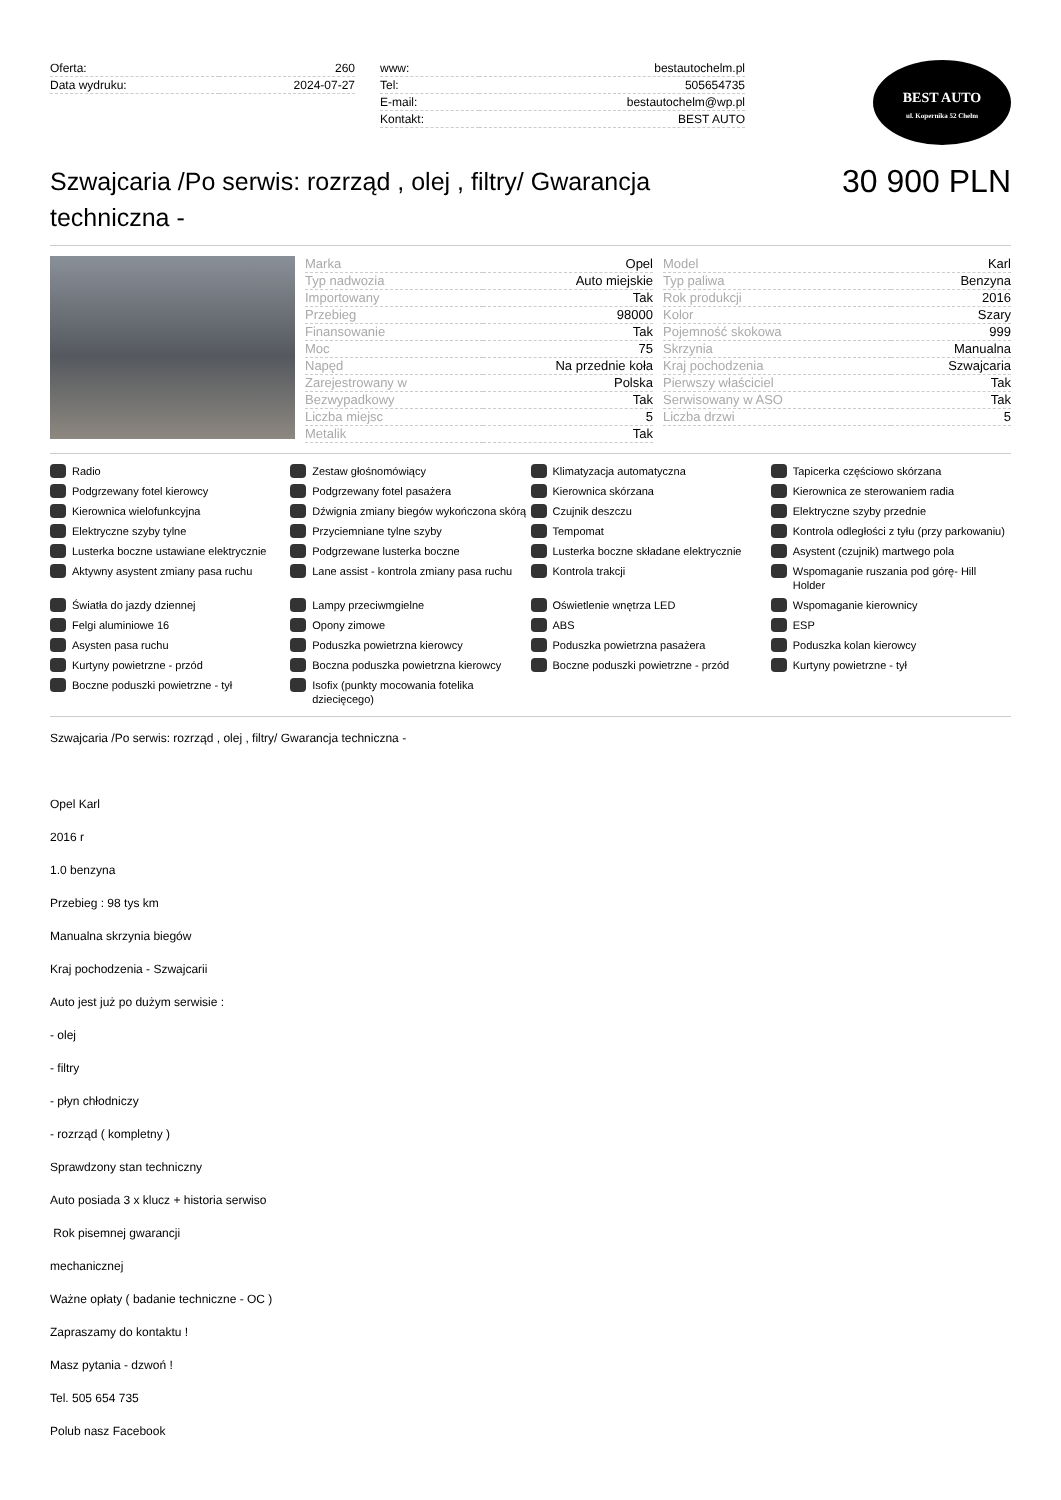| Oferta: | 260 |
| Data wydruku: | 2024-07-27 |
| www: | bestautochelm.pl |
| Tel: | 505654735 |
| E-mail: | bestautochelm@wp.pl |
| Kontakt: | BEST AUTO |
BEST AUTO
ul. Kopernika 52 Chełm
Szwajcaria /Po serwis: rozrząd , olej , filtry/ Gwarancja techniczna -
30 900 PLN
| Marka | Opel |
| Typ nadwozia | Auto miejskie |
| Importowany | Tak |
| Przebieg | 98000 |
| Finansowanie | Tak |
| Moc | 75 |
| Napęd | Na przednie koła |
| Zarejestrowany w | Polska |
| Bezwypadkowy | Tak |
| Liczba miejsc | 5 |
| Metalik | Tak |
| Model | Karl |
| Typ paliwa | Benzyna |
| Rok produkcji | 2016 |
| Kolor | Szary |
| Pojemność skokowa | 999 |
| Skrzynia | Manualna |
| Kraj pochodzenia | Szwajcaria |
| Pierwszy właściciel | Tak |
| Serwisowany w ASO | Tak |
| Liczba drzwi | 5 |
Radio
Zestaw głośnomówiący
Klimatyzacja automatyczna
Tapicerka częściowo skórzana
Podgrzewany fotel kierowcy
Podgrzewany fotel pasażera
Kierownica skórzana
Kierownica ze sterowaniem radia
Kierownica wielofunkcyjna
Dźwignia zmiany biegów wykończona skórą
Czujnik deszczu
Elektryczne szyby przednie
Elektryczne szyby tylne
Przyciemniane tylne szyby
Tempomat
Kontrola odległości z tyłu (przy parkowaniu)
Lusterka boczne ustawiane elektrycznie
Podgrzewane lusterka boczne
Lusterka boczne składane elektrycznie
Asystent (czujnik) martwego pola
Aktywny asystent zmiany pasa ruchu
Lane assist - kontrola zmiany pasa ruchu
Kontrola trakcji
Wspomaganie ruszania pod górę- Hill Holder
Światła do jazdy dziennej
Lampy przeciwmgielne
Oświetlenie wnętrza LED
Wspomaganie kierownicy
Felgi aluminiowe 16
Opony zimowe
ABS
ESP
Asysten pasa ruchu
Poduszka powietrzna kierowcy
Poduszka powietrzna pasażera
Poduszka kolan kierowcy
Kurtyny powietrzne - przód
Boczna poduszka powietrzna kierowcy
Boczne poduszki powietrzne - przód
Kurtyny powietrzne - tył
Boczne poduszki powietrzne - tył
Isofix (punkty mocowania fotelika dziecięcego)
Szwajcaria /Po serwis: rozrząd , olej , filtry/ Gwarancja techniczna -
Opel Karl
2016 r
1.0 benzyna
Przebieg : 98 tys km
Manualna skrzynia biegów
Kraj pochodzenia - Szwajcarii
Auto jest już po dużym serwisie :
- olej
- filtry
- płyn chłodniczy
- rozrząd ( kompletny )
Sprawdzony stan techniczny
Auto posiada 3 x klucz + historia serwiso
Rok pisemnej gwarancji
mechanicznej
Ważne opłaty ( badanie techniczne - OC )
Zapraszamy do kontaktu !
Masz pytania - dzwoń !
Tel. 505 654 735
Polub nasz Facebook